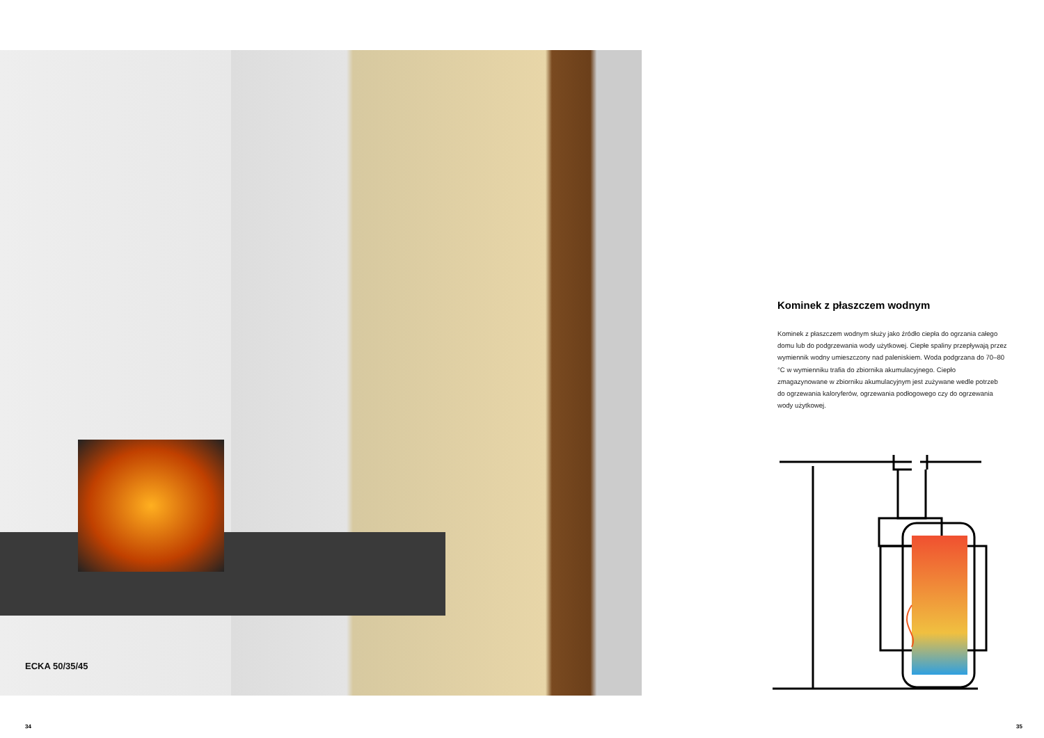ECKA 50/35/45
Kominek z płaszczem wodnym
Kominek z płaszczem wodnym służy jako źródło ciepła do ogrzania całego domu lub do podgrzewania wody użytkowej. Ciepłe spaliny przepływają przez wymiennik wodny umieszczony nad paleniskiem. Woda podgrzana do 70–80 °C w wymienniku trafia do zbiornika akumulacyjnego. Ciepło zmagazynowane w zbiorniku akumulacyjnym jest zużywane wedle potrzeb do ogrzewania kaloryferów, ogrzewania podłogowego czy do ogrzewania wody użytkowej.
34 35